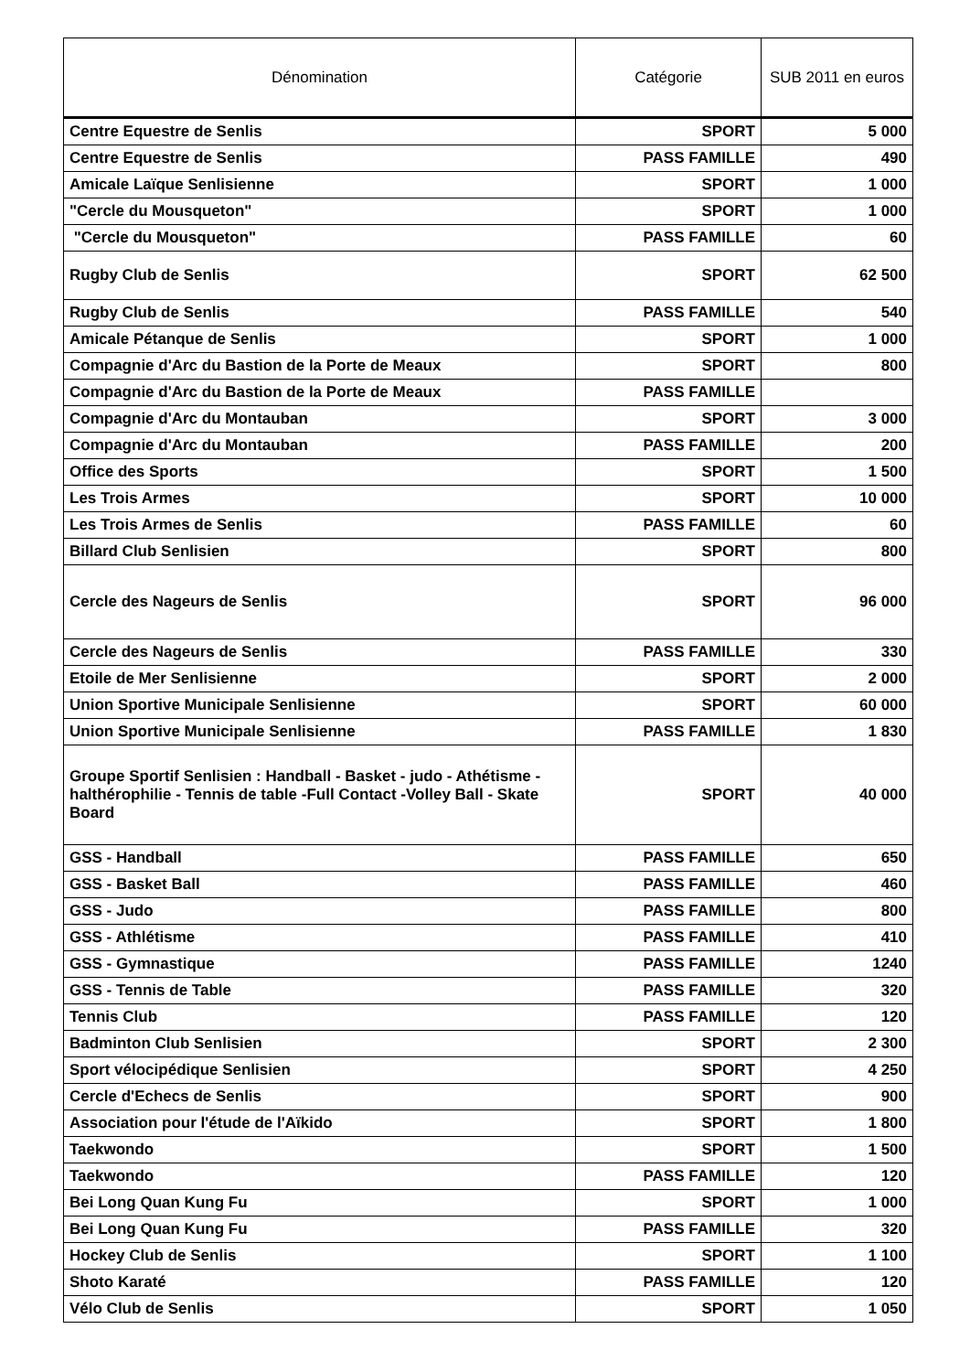| Dénomination | Catégorie | SUB 2011 en euros |
| --- | --- | --- |
| Centre Equestre de Senlis | SPORT | 5 000 |
| Centre Equestre de Senlis | PASS FAMILLE | 490 |
| Amicale Laïque Senlisienne | SPORT | 1 000 |
| "Cercle du Mousqueton" | SPORT | 1 000 |
| "Cercle du Mousqueton" | PASS FAMILLE | 60 |
| Rugby Club de Senlis | SPORT | 62 500 |
| Rugby Club de Senlis | PASS FAMILLE | 540 |
| Amicale Pétanque de Senlis | SPORT | 1 000 |
| Compagnie d'Arc du Bastion de la Porte de Meaux | SPORT | 800 |
| Compagnie d'Arc du Bastion de la Porte de Meaux | PASS FAMILLE | |
| Compagnie d'Arc du Montauban | SPORT | 3 000 |
| Compagnie d'Arc du Montauban | PASS FAMILLE | 200 |
| Office des Sports | SPORT | 1 500 |
| Les Trois Armes | SPORT | 10 000 |
| Les Trois Armes de Senlis | PASS FAMILLE | 60 |
| Billard Club Senlisien | SPORT | 800 |
| Cercle des Nageurs de Senlis | SPORT | 96 000 |
| Cercle des Nageurs de Senlis | PASS FAMILLE | 330 |
| Etoile de Mer Senlisienne | SPORT | 2 000 |
| Union Sportive Municipale Senlisienne | SPORT | 60 000 |
| Union Sportive Municipale Senlisienne | PASS FAMILLE | 1 830 |
| Groupe Sportif Senlisien : Handball - Basket - judo - Athétisme - halthérophilie - Tennis de table -Full Contact -Volley Ball - Skate Board | SPORT | 40 000 |
| GSS - Handball | PASS FAMILLE | 650 |
| GSS - Basket Ball | PASS FAMILLE | 460 |
| GSS - Judo | PASS FAMILLE | 800 |
| GSS - Athlétisme | PASS FAMILLE | 410 |
| GSS - Gymnastique | PASS FAMILLE | 1240 |
| GSS - Tennis de Table | PASS FAMILLE | 320 |
| Tennis Club | PASS FAMILLE | 120 |
| Badminton Club Senlisien | SPORT | 2 300 |
| Sport vélocipédique Senlisien | SPORT | 4 250 |
| Cercle d'Echecs de Senlis | SPORT | 900 |
| Association pour l'étude de l'Aïkido | SPORT | 1 800 |
| Taekwondo | SPORT | 1 500 |
| Taekwondo | PASS FAMILLE | 120 |
| Bei Long Quan Kung Fu | SPORT | 1 000 |
| Bei Long Quan Kung Fu | PASS FAMILLE | 320 |
| Hockey Club de Senlis | SPORT | 1 100 |
| Shoto Karaté | PASS FAMILLE | 120 |
| Vélo Club de Senlis | SPORT | 1 050 |